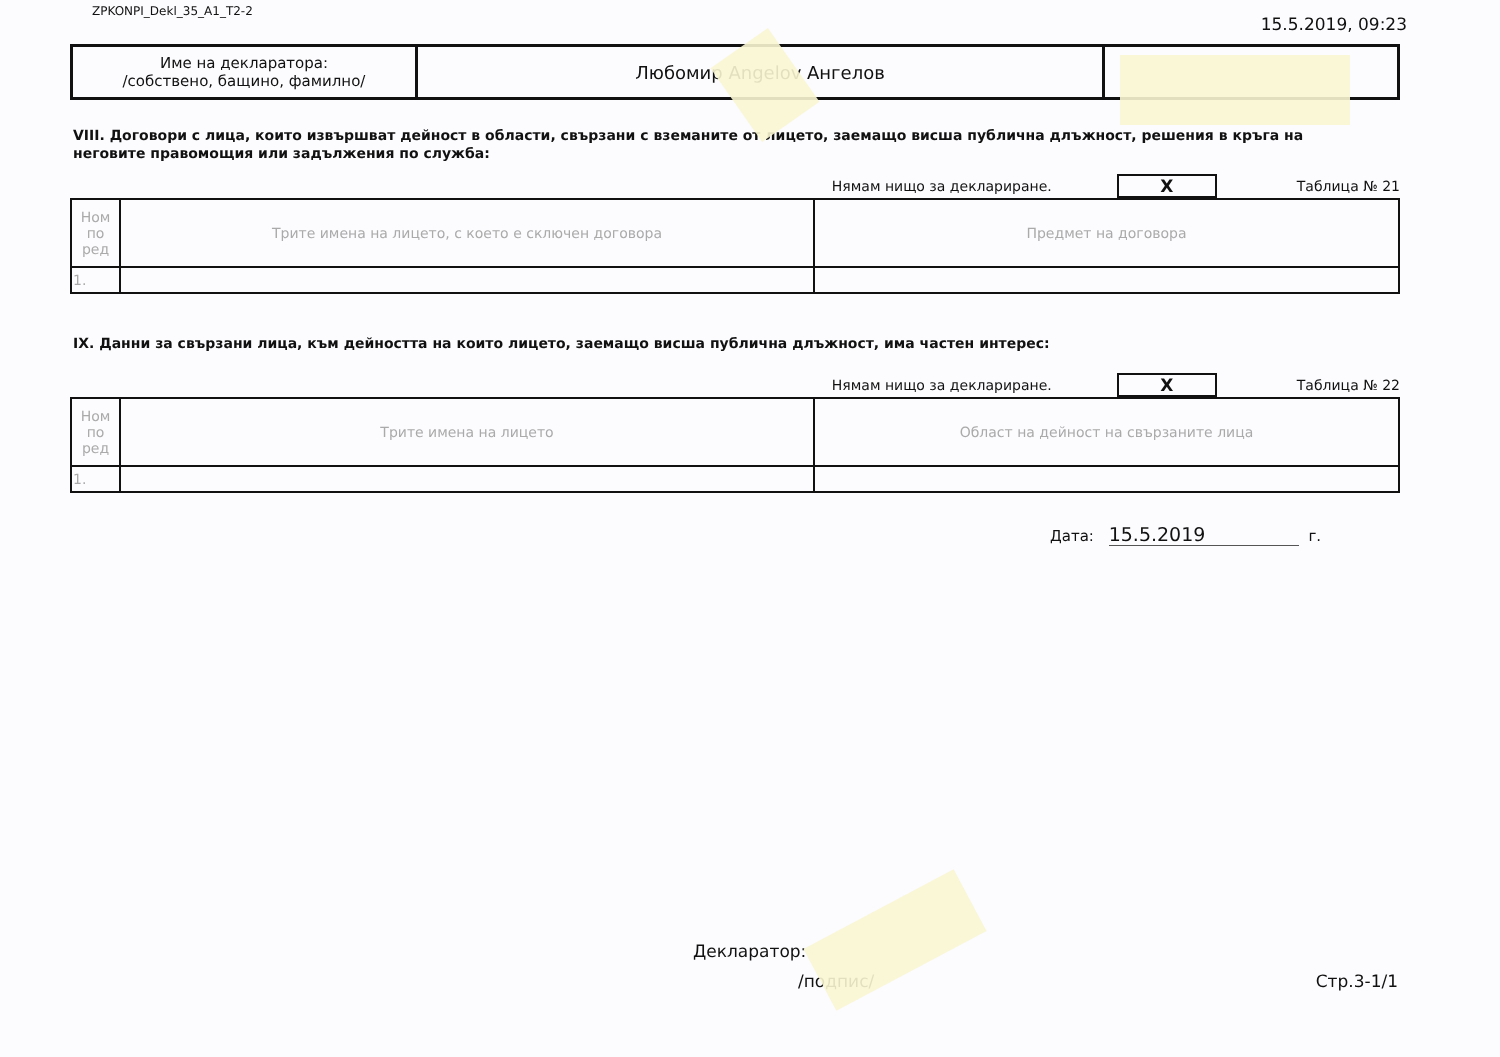ZPKONPI_Dekl_35_A1_T2-2 15.5.2019, 09:23
| Име на декларатора: /собствено, бащино, фамилно/ | Любомир Angelov Ангелов | |
VIII. Договори с лица, които извършват дейност в области, свързани с вземаните от лицето, заемащо висша публична длъжност, решения в кръга на неговите правомощия или задължения по служба:
Нямам нищо за деклариране. X Таблица № 21
| Ном по ред | Трите имена на лицето, с което е сключен договора | Предмет на договора |
| 1. | | |
IX. Данни за свързани лица, към дейността на които лицето, заемащо висша публична длъжност, има частен интерес:
Нямам нищо за деклариране. X Таблица № 22
| Ном по ред | Трите имена на лицето | Област на дейност на свързаните лица |
| 1. | | |
Дата: 15.5.2019 г.
Декларатор:
/подпис/ Стр.3-1/1